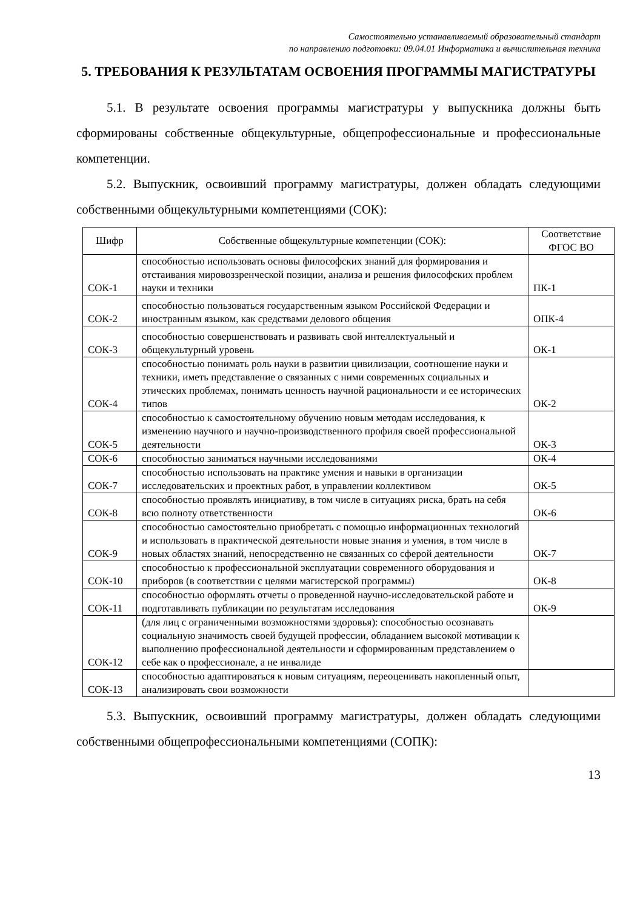Самостоятельно устанавливаемый образовательный стандарт
по направлению подготовки: 09.04.01 Информатика и вычислительная техника
5. ТРЕБОВАНИЯ К РЕЗУЛЬТАТАМ ОСВОЕНИЯ ПРОГРАММЫ МАГИСТРАТУРЫ
5.1. В результате освоения программы магистратуры у выпускника должны быть сформированы собственные общекультурные, общепрофессиональные и профессиональные компетенции.
5.2. Выпускник, освоивший программу магистратуры, должен обладать следующими собственными общекультурными компетенциями (СОК):
| Шифр | Собственные общекультурные компетенции (СОК): | Соответствие ФГОС ВО |
| --- | --- | --- |
| СОК-1 | способностью использовать основы философских знаний для формирования и отстаивания мировоззренческой позиции, анализа и решения философских проблем науки и техники | ПК-1 |
| СОК-2 | способностью пользоваться государственным языком Российской Федерации и иностранным языком, как средствами делового общения | ОПК-4 |
| СОК-3 | способностью совершенствовать и развивать свой интеллектуальный и общекультурный уровень | ОК-1 |
| СОК-4 | способностью понимать роль науки в развитии цивилизации, соотношение науки и техники, иметь представление о связанных с ними современных социальных и этических проблемах, понимать ценность научной рациональности и ее исторических типов | ОК-2 |
| СОК-5 | способностью к самостоятельному обучению новым методам исследования, к изменению научного и научно-производственного профиля своей профессиональной деятельности | ОК-3 |
| СОК-6 | способностью заниматься научными исследованиями | ОК-4 |
| СОК-7 | способностью использовать на практике умения и навыки в организации исследовательских и проектных работ, в управлении коллективом | ОК-5 |
| СОК-8 | способностью проявлять инициативу, в том числе в ситуациях риска, брать на себя всю полноту ответственности | ОК-6 |
| СОК-9 | способностью самостоятельно приобретать с помощью информационных технологий и использовать в практической деятельности новые знания и умения, в том числе в новых областях знаний, непосредственно не связанных со сферой деятельности | ОК-7 |
| СОК-10 | способностью к профессиональной эксплуатации современного оборудования и приборов (в соответствии с целями магистерской программы) | ОК-8 |
| СОК-11 | способностью оформлять отчеты о проведенной научно-исследовательской работе и подготавливать публикации по результатам исследования | ОК-9 |
| СОК-12 | (для лиц с ограниченными возможностями здоровья): способностью осознавать социальную значимость своей будущей профессии, обладанием высокой мотивации к выполнению профессиональной деятельности и сформированным представлением о себе как о профессионале, а не инвалиде | |
| СОК-13 | способностью адаптироваться к новым ситуациям, переоценивать накопленный опыт, анализировать свои возможности | |
5.3. Выпускник, освоивший программу магистратуры, должен обладать следующими собственными общепрофессиональными компетенциями (СОПК):
13